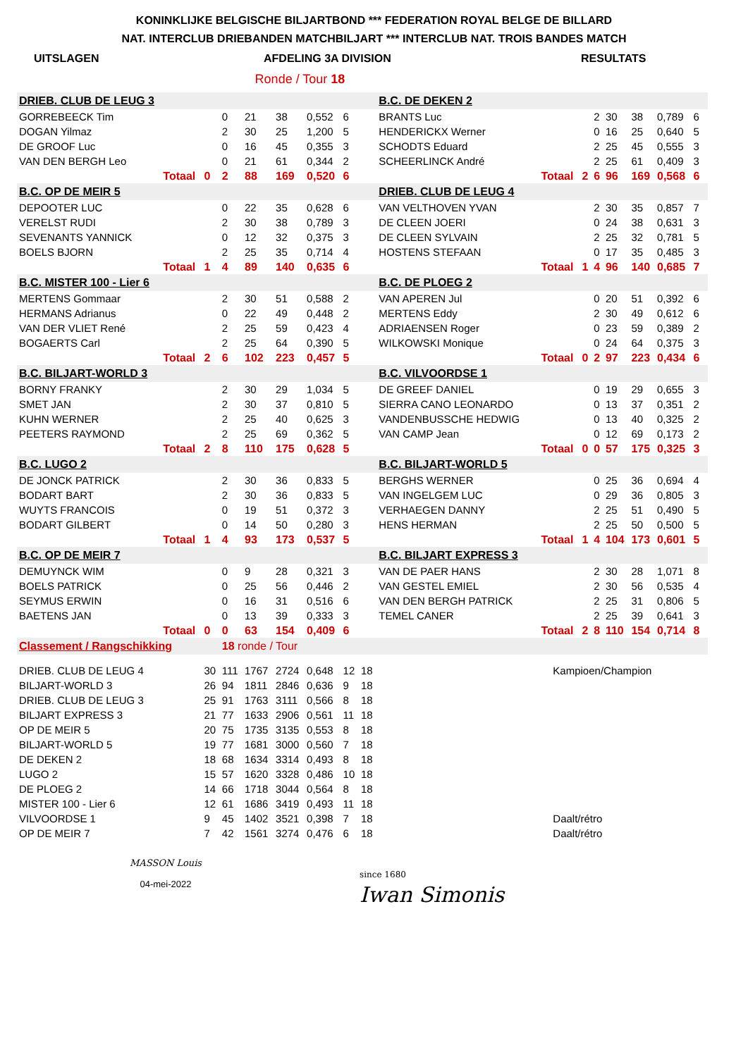KONINKLIJKE BELGISCHE BILJARTBOND *** FEDERATION ROYAL BELGE DE BILLARD
NAT. INTERCLUB DRIEBANDEN MATCHBILJART *** INTERCLUB NAT. TROIS BANDES MATCH
UITSLAGEN AFDELING 3A DIVISION RESULTATS
Ronde / Tour 18
| DRIEB. CLUB DE LEUG 3 | | | | | | | | | B.C. DE DEKEN 2 | | | | | | | | |
| GORREBEECK Tim | | | 0 | 21 | 38 | 0,552 | 6 | | BRANTS Luc | | | 2 | 30 | 38 | 0,789 | 6 | |
| DOGAN Yilmaz | | | 2 | 30 | 25 | 1,200 | 5 | | HENDERICKX Werner | | | 0 | 16 | 25 | 0,640 | 5 | |
| DE GROOF Luc | | | 0 | 16 | 45 | 0,355 | 3 | | SCHODTS Eduard | | | 2 | 25 | 45 | 0,555 | 3 | |
| VAN DEN BERGH Leo | | | 0 | 21 | 61 | 0,344 | 2 | | SCHEERLINCK André | | | 2 | 25 | 61 | 0,409 | 3 | |
| | Totaal | 0 | 2 | 88 | 169 | 0,520 | 6 | | | Totaal | 2 | 6 | 96 | 169 | 0,568 | 6 | |
| B.C. OP DE MEIR 5 | | | | | | | | | DRIEB. CLUB DE LEUG 4 | | | | | | | | |
| DEPOOTER LUC | | | 0 | 22 | 35 | 0,628 | 6 | | VAN VELTHOVEN YVAN | | | 2 | 30 | 35 | 0,857 | 7 | |
| VERELST RUDI | | | 2 | 30 | 38 | 0,789 | 3 | | DE CLEEN JOERI | | | 0 | 24 | 38 | 0,631 | 3 | |
| SEVENANTS YANNICK | | | 0 | 12 | 32 | 0,375 | 3 | | DE CLEEN SYLVAIN | | | 2 | 25 | 32 | 0,781 | 5 | |
| BOELS BJORN | | | 2 | 25 | 35 | 0,714 | 4 | | HOSTENS STEFAAN | | | 0 | 17 | 35 | 0,485 | 3 | |
| | Totaal | 1 | 4 | 89 | 140 | 0,635 | 6 | | | Totaal | 1 | 4 | 96 | 140 | 0,685 | 7 | |
| B.C. MISTER 100 - Lier 6 | | | | | | | | | B.C. DE PLOEG 2 | | | | | | | | |
| MERTENS Gommaar | | | 2 | 30 | 51 | 0,588 | 2 | | VAN APEREN Jul | | | 0 | 20 | 51 | 0,392 | 6 | |
| HERMANS Adrianus | | | 0 | 22 | 49 | 0,448 | 2 | | MERTENS Eddy | | | 2 | 30 | 49 | 0,612 | 6 | |
| VAN DER VLIET René | | | 2 | 25 | 59 | 0,423 | 4 | | ADRIAENSEN Roger | | | 0 | 23 | 59 | 0,389 | 2 | |
| BOGAERTS Carl | | | 2 | 25 | 64 | 0,390 | 5 | | WILKOWSKI Monique | | | 0 | 24 | 64 | 0,375 | 3 | |
| | Totaal | 2 | 6 | 102 | 223 | 0,457 | 5 | | | Totaal | 0 | 2 | 97 | 223 | 0,434 | 6 | |
| B.C. BILJART-WORLD 3 | | | | | | | | | B.C. VILVOORDSE 1 | | | | | | | | |
| BORNY FRANKY | | | 2 | 30 | 29 | 1,034 | 5 | | DE GREEF DANIEL | | | 0 | 19 | 29 | 0,655 | 3 | |
| SMET JAN | | | 2 | 30 | 37 | 0,810 | 5 | | SIERRA CANO LEONARDO | | | 0 | 13 | 37 | 0,351 | 2 | |
| KUHN WERNER | | | 2 | 25 | 40 | 0,625 | 3 | | VANDENBUSSCHE HEDWIG | | | 0 | 13 | 40 | 0,325 | 2 | |
| PEETERS RAYMOND | | | 2 | 25 | 69 | 0,362 | 5 | | VAN CAMP Jean | | | 0 | 12 | 69 | 0,173 | 2 | |
| | Totaal | 2 | 8 | 110 | 175 | 0,628 | 5 | | | Totaal | 0 | 0 | 57 | 175 | 0,325 | 3 | |
| B.C. LUGO 2 | | | | | | | | | B.C. BILJART-WORLD 5 | | | | | | | | |
| DE JONCK PATRICK | | | 2 | 30 | 36 | 0,833 | 5 | | BERGHS WERNER | | | 0 | 25 | 36 | 0,694 | 4 | |
| BODART BART | | | 2 | 30 | 36 | 0,833 | 5 | | VAN INGELGEM LUC | | | 0 | 29 | 36 | 0,805 | 3 | |
| WUYTS FRANCOIS | | | 0 | 19 | 51 | 0,372 | 3 | | VERHAEGEN DANNY | | | 2 | 25 | 51 | 0,490 | 5 | |
| BODART GILBERT | | | 0 | 14 | 50 | 0,280 | 3 | | HENS HERMAN | | | 2 | 25 | 50 | 0,500 | 5 | |
| | Totaal | 1 | 4 | 93 | 173 | 0,537 | 5 | | | Totaal | 1 | 4 | 104 | 173 | 0,601 | 5 | |
| B.C. OP DE MEIR 7 | | | | | | | | | B.C. BILJART EXPRESS 3 | | | | | | | | |
| DEMUYNCK WIM | | | 0 | 9 | 28 | 0,321 | 3 | | VAN DE PAER HANS | | | 2 | 30 | 28 | 1,071 | 8 | |
| BOELS PATRICK | | | 0 | 25 | 56 | 0,446 | 2 | | VAN GESTEL EMIEL | | | 2 | 30 | 56 | 0,535 | 4 | |
| SEYMUS ERWIN | | | 0 | 16 | 31 | 0,516 | 6 | | VAN DEN BERGH PATRICK | | | 2 | 25 | 31 | 0,806 | 5 | |
| BAETENS JAN | | | 0 | 13 | 39 | 0,333 | 3 | | TEMEL CANER | | | 2 | 25 | 39 | 0,641 | 3 | |
| | Totaal | 0 | 0 | 63 | 154 | 0,409 | 6 | | | Totaal | 2 | 8 | 110 | 154 | 0,714 | 8 | |
| Classement / Rangschikking | | | 18 ronde / Tour | | | | | | | | | | | | | | |
| DRIEB. CLUB DE LEUG 4 | | 30 | 111 | 1767 | 2724 | 0,648 | 12 | 18 | Kampioen/Champion | | | | | | | | |
| BILJART-WORLD 3 | | 26 | 94 | 1811 | 2846 | 0,636 | 9 | 18 | | | | | | | | | |
| DRIEB. CLUB DE LEUG 3 | | 25 | 91 | 1763 | 3111 | 0,566 | 8 | 18 | | | | | | | | | |
| BILJART EXPRESS 3 | | 21 | 77 | 1633 | 2906 | 0,561 | 11 | 18 | | | | | | | | | |
| OP DE MEIR 5 | | 20 | 75 | 1735 | 3135 | 0,553 | 8 | 18 | | | | | | | | | |
| BILJART-WORLD 5 | | 19 | 77 | 1681 | 3000 | 0,560 | 7 | 18 | | | | | | | | | |
| DE DEKEN 2 | | 18 | 68 | 1634 | 3314 | 0,493 | 8 | 18 | | | | | | | | | |
| LUGO 2 | | 15 | 57 | 1620 | 3328 | 0,486 | 10 | 18 | | | | | | | | | |
| DE PLOEG 2 | | 14 | 66 | 1718 | 3044 | 0,564 | 8 | 18 | | | | | | | | | |
| MISTER 100 - Lier 6 | | 12 | 61 | 1686 | 3419 | 0,493 | 11 | 18 | | | | | | | | | |
| VILVOORDSE 1 | | 9 | 45 | 1402 | 3521 | 0,398 | 7 | 18 | Daalt/rétro | | | | | | | | |
| OP DE MEIR 7 | | 7 | 42 | 1561 | 3274 | 0,476 | 6 | 18 | Daalt/rétro | | | | | | | | |
MASSON Louis
04-mei-2022
since 1680
Iwan Simonis